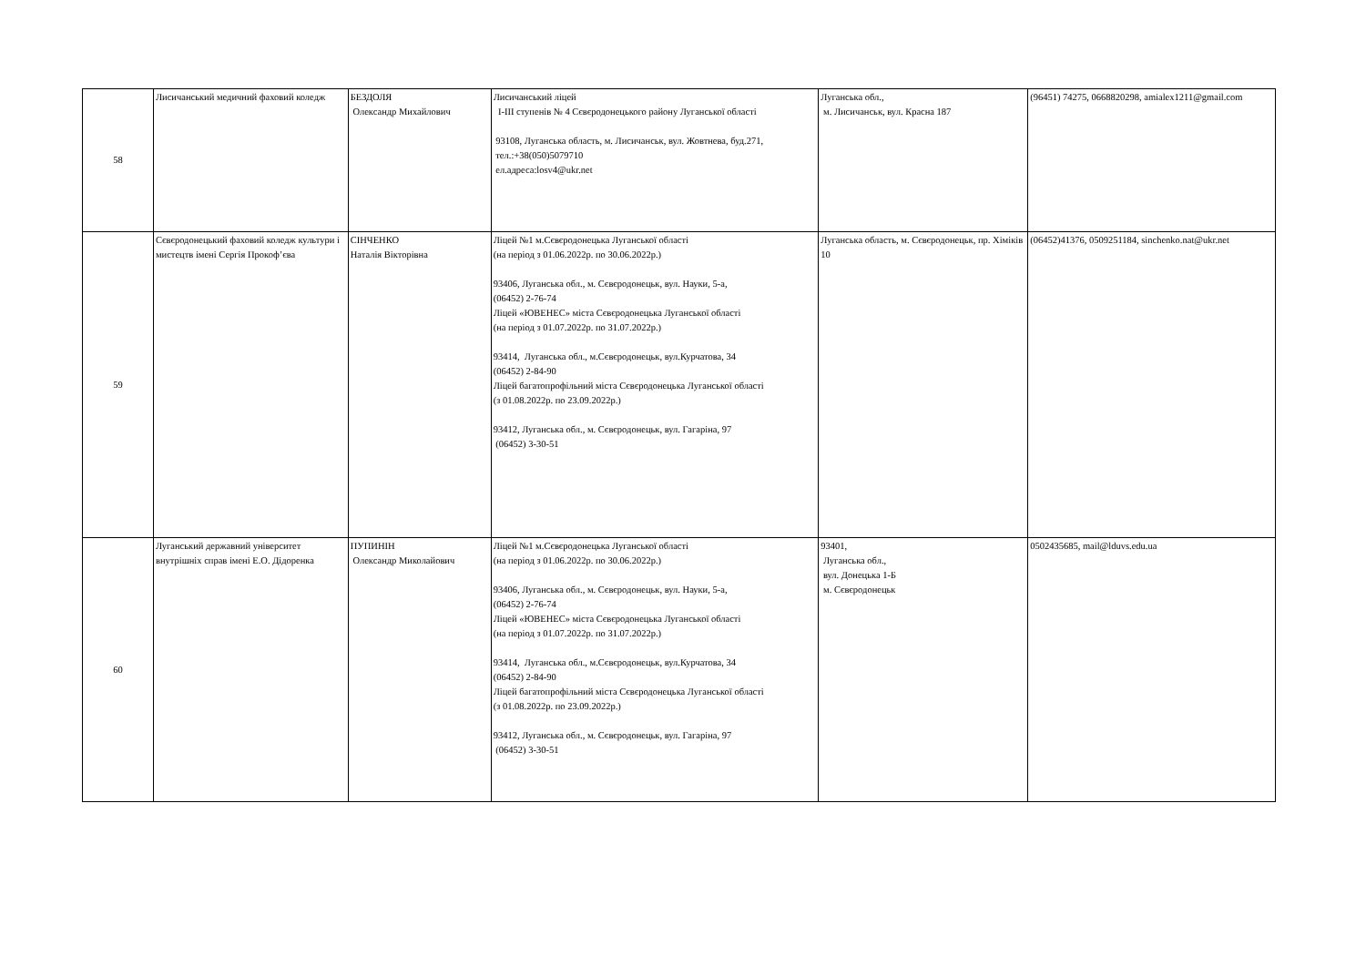| 58 | Лисичанський медичний фаховий коледж | БЕЗДОЛЯ Олександр Михайлович | Лисичанський ліцей І-ІІІ ступенів № 4 Сєвєродонецького району Луганської області 93108, Луганська область, м. Лисичанськ, вул. Жовтнева, буд.271, тел.:+38(050)5079710 ел.адреса:losv4@ukr.net | Луганська обл., м. Лисичанськ, вул. Красна 187 | (96451) 74275, 0668820298, amialex1211@gmail.com |
| 59 | Сєвєродонецький фаховий коледж культури і мистецтв імені Сергія Прокоф’єва | СІНЧЕНКО Наталія Вікторівна | Ліцей №1 м.Сєвєродонецька Луганської області (на період з 01.06.2022р. по 30.06.2022р.) 93406, Луганська обл., м. Сєвєродонецьк, вул. Науки, 5-а, (06452) 2-76-74 Ліцей «ЮВЕНЕС» міста Сєвєродонецька Луганської області (на період з 01.07.2022р. по 31.07.2022р.) 93414, Луганська обл., м.Сєвєродонецьк, вул.Курчатова, 34 (06452) 2-84-90 Ліцей багатопрофільний міста Сєвєродонецька Луганської області (з 01.08.2022р. по 23.09.2022р.) 93412, Луганська обл., м. Сєвєродонецьк, вул. Гагаріна, 97 (06452) 3-30-51 | Луганська область, м. Сєвєродонецьк, пр. Хіміків 10 | (06452)41376, 0509251184, sinchenko.nat@ukr.net |
| 60 | Луганський державний університет внутрішніх справ імені Е.О. Дідоренка | ПУПИНІН Олександр Миколайович | Ліцей №1 м.Сєвєродонецька Луганської області (на період з 01.06.2022р. по 30.06.2022р.) 93406, Луганська обл., м. Сєвєродонецьк, вул. Науки, 5-а, (06452) 2-76-74 Ліцей «ЮВЕНЕС» міста Сєвєродонецька Луганської області (на період з 01.07.2022р. по 31.07.2022р.) 93414, Луганська обл., м.Сєвєродонецьк, вул.Курчатова, 34 (06452) 2-84-90 Ліцей багатопрофільний міста Сєвєродонецька Луганської області (з 01.08.2022р. по 23.09.2022р.) 93412, Луганська обл., м. Сєвєродонецьк, вул. Гагаріна, 97 (06452) 3-30-51 | 93401, Луганська обл., вул. Донецька 1-Б м. Сєвєродонецьк | 0502435685, mail@lduvs.edu.ua |